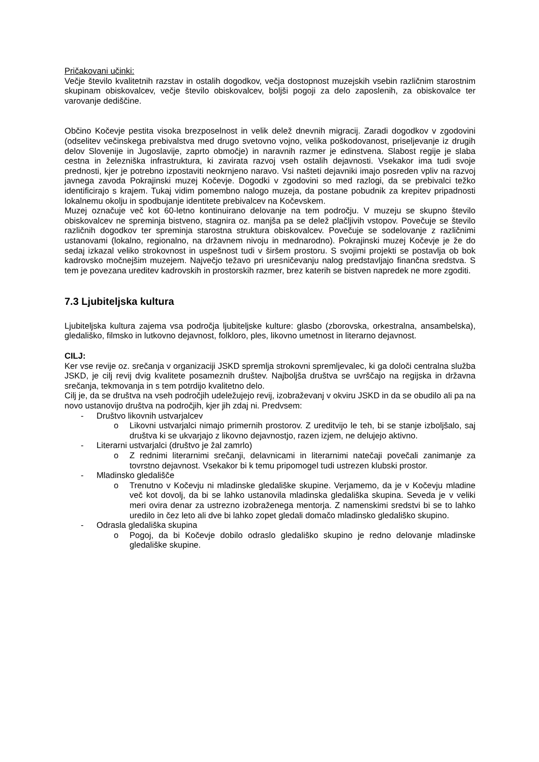Pričakovani učinki:
Večje število kvalitetnih razstav in ostalih dogodkov, večja dostopnost muzejskih vsebin različnim starostnim skupinam obiskovalcev, večje število obiskovalcev, boljši pogoji za delo zaposlenih, za obiskovalce ter varovanje dediščine.
Občino Kočevje pestita visoka brezposelnost in velik delež dnevnih migracij. Zaradi dogodkov v zgodovini (odselitev večinskega prebivalstva med drugo svetovno vojno, velika poškodovanost, priseljevanje iz drugih delov Slovenije in Jugoslavije, zaprto območje) in naravnih razmer je edinstvena. Slabost regije je slaba cestna in železniška infrastruktura, ki zavirata razvoj vseh ostalih dejavnosti. Vsekakor ima tudi svoje prednosti, kjer je potrebno izpostaviti neokrnjeno naravo. Vsi našteti dejavniki imajo posreden vpliv na razvoj javnega zavoda Pokrajinski muzej Kočevje. Dogodki v zgodovini so med razlogi, da se prebivalci težko identificirajo s krajem. Tukaj vidim pomembno nalogo muzeja, da postane pobudnik za krepitev pripadnosti lokalnemu okolju in spodbujanje identitete prebivalcev na Kočevskem.
Muzej označuje več kot 60-letno kontinuirano delovanje na tem področju. V muzeju se skupno število obiskovalcev ne spreminja bistveno, stagnira oz. manjša pa se delež plačljivih vstopov. Povečuje se število različnih dogodkov ter spreminja starostna struktura obiskovalcev. Povečuje se sodelovanje z različnimi ustanovami (lokalno, regionalno, na državnem nivoju in mednarodno). Pokrajinski muzej Kočevje je že do sedaj izkazal veliko strokovnost in uspešnost tudi v širšem prostoru. S svojimi projekti se postavlja ob bok kadrovsko močnejšim muzejem. Največjo težavo pri uresničevanju nalog predstavljajo finančna sredstva. S tem je povezana ureditev kadrovskih in prostorskih razmer, brez katerih se bistven napredek ne more zgoditi.
7.3 Ljubiteljska kultura
Ljubiteljska kultura zajema vsa področja ljubiteljske kulture: glasbo (zborovska, orkestralna, ansambelska), gledališko, filmsko in lutkovno dejavnost, folkloro, ples, likovno umetnost in literarno dejavnost.
CILJ:
Ker vse revije oz. srečanja v organizaciji JSKD spremlja strokovni spremljevalec, ki ga določi centralna služba JSKD, je cilj revij dvig kvalitete posameznih društev. Najboljša društva se uvrščajo na regijska in državna srečanja, tekmovanja in s tem potrdijo kvalitetno delo.
Cilj je, da se društva na vseh področjih udeležujejo revij, izobraževanj v okviru JSKD in da se obudilo ali pa na novo ustanovijo društva na področjih, kjer jih zdaj ni. Predvsem:
- Društvo likovnih ustvarjalcev
o Likovni ustvarjalci nimajo primernih prostorov. Z ureditvijo le teh, bi se stanje izboljšalo, saj društva ki se ukvarjajo z likovno dejavnostjo, razen izjem, ne delujejo aktivno.
- Literarni ustvarjalci (društvo je žal zamrlo)
o Z rednimi literarnimi srečanji, delavnicami in literarnimi natečaji povečali zanimanje za tovrstno dejavnost. Vsekakor bi k temu pripomogel tudi ustrezen klubski prostor.
- Mladinsko gledališče
o Trenutno v Kočevju ni mladinske gledališke skupine. Verjamemo, da je v Kočevju mladine več kot dovolj, da bi se lahko ustanovila mladinska gledališka skupina. Seveda je v veliki meri ovira denar za ustrezno izobraženega mentorja. Z namenskimi sredstvi bi se to lahko uredilo in čez leto ali dve bi lahko zopet gledali domačo mladinsko gledališko skupino.
- Odrasla gledališka skupina
o Pogoj, da bi Kočevje dobilo odraslo gledališko skupino je redno delovanje mladinske gledališke skupine.